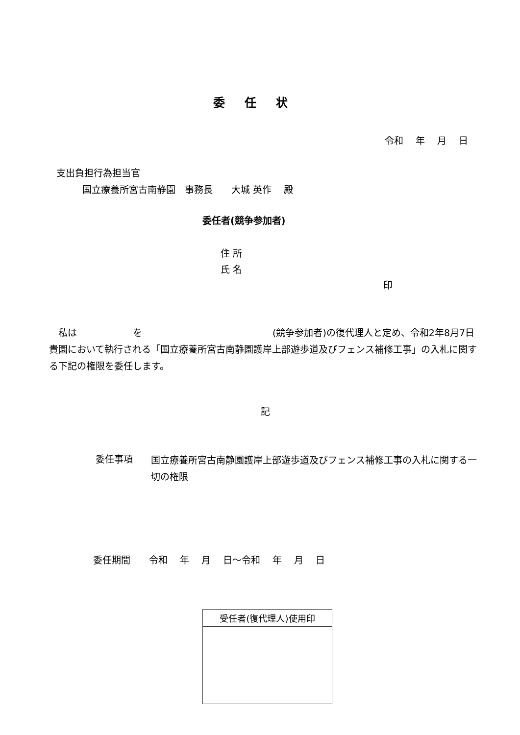委任状
令和　 年　 月　 日
支出負担行為担当官
国立療養所宮古南静園　事務長　　大城 英作　 殿
委任者(競争参加者)
住 所
氏 名
印
　私は　　　　　　を　　　　　　　　　　　　　　(競争参加者)の復代理人と定め、令和2年8月7日貴園において執行される「国立療養所宮古南静園護岸上部遊歩道及びフェンス補修工事」の入札に関する下記の権限を委任します。
記
委任事項
国立療養所宮古南静園護岸上部遊歩道及びフェンス補修工事の入札に関する一切の権限
委任期間　　令和　 年　 月　 日～令和　 年　 月　 日
| 受任者(復代理人)使用印 |